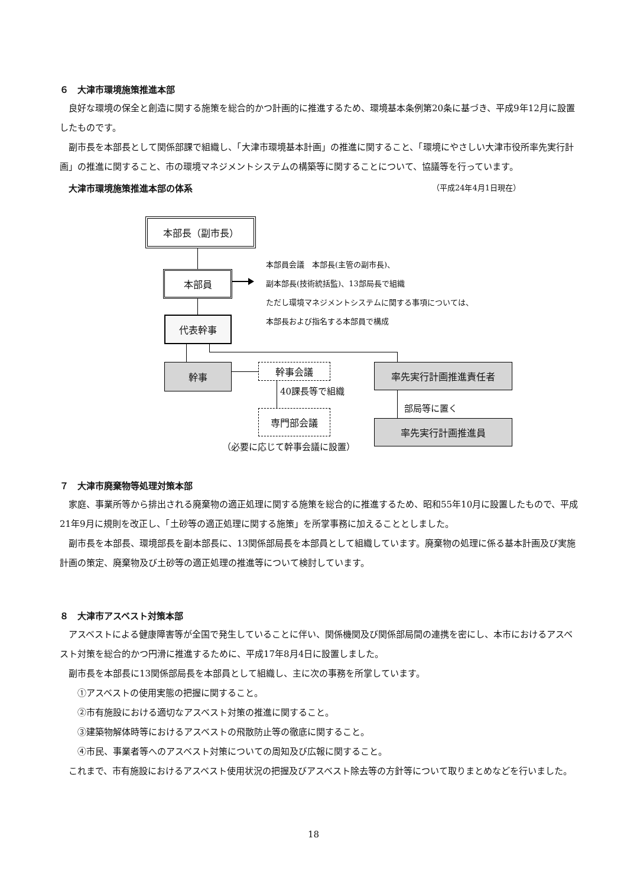６　大津市環境施策推進本部
良好な環境の保全と創造に関する施策を総合的かつ計画的に推進するため、環境基本条例第20条に基づき、平成9年12月に設置したものです。
副市長を本部長として関係部課で組織し、「大津市環境基本計画」の推進に関すること、「環境にやさしい大津市役所率先実行計画」の推進に関すること、市の環境マネジメントシステムの構築等に関することについて、協議等を行っています。
大津市環境施策推進本部の体系 （平成24年4月1日現在）
本部長（副市長）
本部員
本部員会議　本部長(主管の副市長)、
副本部長(技術統括監)、13部局長で組織
ただし環境マネジメントシステムに関する事項については、
本部長および指名する本部員で構成
代表幹事
幹事 幹事会議
40課長等で組織
専門部会議
（必要に応じて幹事会議に設置）
率先実行計画推進責任者
部局等に置く
率先実行計画推進員
７　大津市廃棄物等処理対策本部
家庭、事業所等から排出される廃棄物の適正処理に関する施策を総合的に推進するため、昭和55年10月に設置したもので、平成21年9月に規則を改正し、「土砂等の適正処理に関する施策」を所掌事務に加えることとしました。
副市長を本部長、環境部長を副本部長に、13関係部局長を本部員として組織しています。廃棄物の処理に係る基本計画及び実施計画の策定、廃棄物及び土砂等の適正処理の推進等について検討しています。
８　大津市アスベスト対策本部
アスベストによる健康障害等が全国で発生していることに伴い、関係機関及び関係部局間の連携を密にし、本市におけるアスベスト対策を総合的かつ円滑に推進するために、平成17年8月4日に設置しました。
副市長を本部長に13関係部局長を本部員として組織し、主に次の事務を所掌しています。
①アスベストの使用実態の把握に関すること。
②市有施設における適切なアスベスト対策の推進に関すること。
③建築物解体時等におけるアスベストの飛散防止等の徹底に関すること。
④市民、事業者等へのアスベスト対策についての周知及び広報に関すること。
これまで、市有施設におけるアスベスト使用状況の把握及びアスベスト除去等の方針等について取りまとめなどを行いました。
18